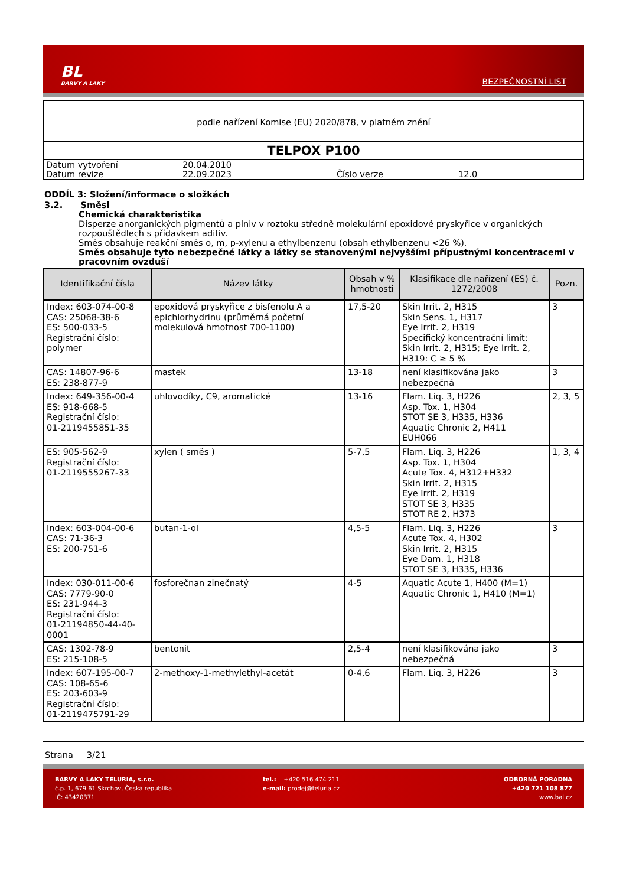BL
BARVY A LAKY
BEZPEČNOSTNÍ LIST
podle nařízení Komise (EU) 2020/878, v platném znění
TELPOX P100
| Datum vytvoření | 20.04.2010 | | |
| Datum revize | 22.09.2023 | Číslo verze | 12.0 |
ODDÍL 3: Složení/informace o složkách
3.2. Směsi
Chemická charakteristika
Disperze anorganických pigmentů a plniv v roztoku středně molekulární epoxidové pryskyřice v organických rozpouštědlech s přídavkem aditiv.
Směs obsahuje reakční směs o, m, p-xylenu a ethylbenzenu (obsah ethylbenzenu <26 %).
Směs obsahuje tyto nebezpečné látky a látky se stanovenými nejvyššími přípustnými koncentracemi v pracovním ovzduší
| Identifikační čísla | Název látky | Obsah v % hmotnosti | Klasifikace dle nařízení (ES) č. 1272/2008 | Pozn. |
| --- | --- | --- | --- | --- |
| Index: 603-074-00-8 CAS: 25068-38-6 ES: 500-033-5 Registrační číslo: polymer | epoxidová pryskyřice z bisfenolu A a epichlorhydrinu (průměrná početní molekulová hmotnost 700-1100) | 17,5-20 | Skin Irrit. 2, H315 Skin Sens. 1, H317 Eye Irrit. 2, H319 Specifický koncentrační limit: Skin Irrit. 2, H315; Eye Irrit. 2, H319: C ≥ 5 % | 3 |
| CAS: 14807-96-6 ES: 238-877-9 | mastek | 13-18 | není klasifikována jako nebezpečná | 3 |
| Index: 649-356-00-4 ES: 918-668-5 Registrační číslo: 01-2119455851-35 | uhlovodíky, C9, aromatické | 13-16 | Flam. Liq. 3, H226 Asp. Tox. 1, H304 STOT SE 3, H335, H336 Aquatic Chronic 2, H411 EUH066 | 2, 3, 5 |
| ES: 905-562-9 Registrační číslo: 01-2119555267-33 | xylen ( směs ) | 5-7,5 | Flam. Liq. 3, H226 Asp. Tox. 1, H304 Acute Tox. 4, H312+H332 Skin Irrit. 2, H315 Eye Irrit. 2, H319 STOT SE 3, H335 STOT RE 2, H373 | 1, 3, 4 |
| Index: 603-004-00-6 CAS: 71-36-3 ES: 200-751-6 | butan-1-ol | 4,5-5 | Flam. Liq. 3, H226 Acute Tox. 4, H302 Skin Irrit. 2, H315 Eye Dam. 1, H318 STOT SE 3, H335, H336 | 3 |
| Index: 030-011-00-6 CAS: 7779-90-0 ES: 231-944-3 Registrační číslo: 01-21194850-44-40-0001 | fosforečnan zinečnatý | 4-5 | Aquatic Acute 1, H400 (M=1) Aquatic Chronic 1, H410 (M=1) | |
| CAS: 1302-78-9 ES: 215-108-5 | bentonit | 2,5-4 | není klasifikována jako nebezpečná | 3 |
| Index: 607-195-00-7 CAS: 108-65-6 ES: 203-603-9 Registrační číslo: 01-2119475791-29 | 2-methoxy-1-methylethyl-acetát | 0-4,6 | Flam. Liq. 3, H226 | 3 |
Strana 3/21
BARVY A LAKY TELURIA, s.r.o.
č.p. 1, 679 61 Skrchov, Česká republika
IČ: 43420371
tel.: +420 516 474 211
e-mail: prodej@teluria.cz
ODBORNÁ PORADNA
+420 721 108 877
www.bal.cz